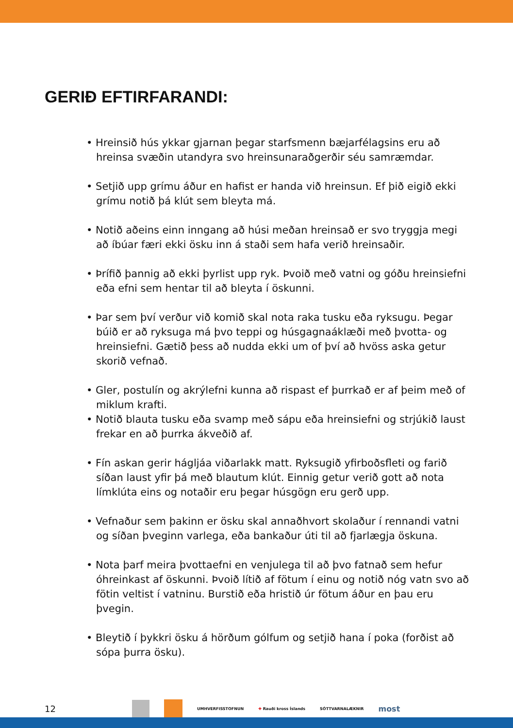GERIÐ EFTIRFARANDI:
• Hreinsið hús ykkar gjarnan þegar starfsmenn bæjarfélagsins eru að hreinsa svæðin utandyra svo hreinsunaraðgerðir séu samræmdar.
• Setjið upp grímu áður en hafist er handa við hreinsun. Ef þið eigið ekki grímu notið þá klút sem bleyta má.
• Notið aðeins einn inngang að húsi meðan hreinsað er svo tryggja megi að íbúar færi ekki ösku inn á staði sem hafa verið hreinsaðir.
• Þrífið þannig að ekki þyrlist upp ryk. Þvoið með vatni og góðu hreinsiefni eða efni sem hentar til að bleyta í öskunni.
• Þar sem því verður við komið skal nota raka tusku eða ryksugu. Þegar búið er að ryksuga má þvo teppi og húsgagnaáklæði með þvotta- og hreinsiefni. Gætið þess að nudda ekki um of því að hvöss aska getur skorið vefnað.
• Gler, postulín og akrýlefni kunna að rispast ef þurrkað er af þeim með of miklum krafti.
• Notið blauta tusku eða svamp með sápu eða hreinsiefni og strjúkið laust frekar en að þurrka ákveðið af.
• Fín askan gerir hágljáa viðarlakk matt. Ryksugið yfirboðsfleti og farið síðan laust yfir þá með blautum klút. Einnig getur verið gott að nota límklúta eins og notaðir eru þegar húsgögn eru gerð upp.
• Vefnaður sem þakinn er ösku skal annaðhvort skolaður í rennandi vatni og síðan þveginn varlega, eða bankaður úti til að fjarlægja öskuna.
• Nota þarf meira þvottaefni en venjulega til að þvo fatnað sem hefur óhreinkast af öskunni. Þvoið lítið af fötum í einu og notið nóg vatn svo að fötin veltist í vatninu. Burstið eða hristið úr fötum áður en þau eru þvegin.
• Bleytið í þykkri ösku á hörðum gólfum og setjið hana í poka (forðist að sópa þurra ösku).
12 UMHVERFISSTOFNUN ✚ Rauði kross Íslands SÓTTVARNALÆKNIR most